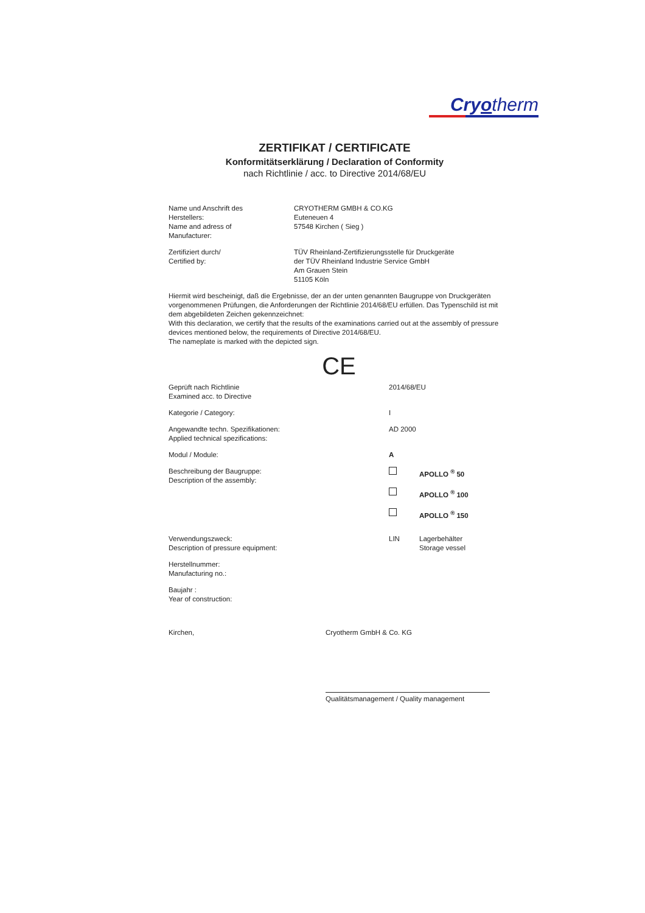Cryotherm
ZERTIFIKAT / CERTIFICATE
Konformitätserklärung / Declaration of Conformity
nach Richtlinie / acc. to Directive 2014/68/EU
Name und Anschrift des
Herstellers:
Name and adress of
Manufacturer:
CRYOTHERM GMBH & CO.KG
Euteneuen 4
57548 Kirchen ( Sieg )
Zertifiziert durch/
Certified by:
TÜV Rheinland-Zertifizierungsstelle für Druckgeräte
der TÜV Rheinland Industrie Service GmbH
Am Grauen Stein
51105 Köln
Hiermit wird bescheinigt, daß die Ergebnisse, der an der unten genannten Baugruppe von Druckgeräten vorgenommenen Prüfungen, die Anforderungen der Richtlinie 2014/68/EU erfüllen. Das Typenschild ist mit dem abgebildeten Zeichen gekennzeichnet:
With this declaration, we certify that the results of the examinations carried out at the assembly of pressure devices mentioned below, the requirements of Directive 2014/68/EU.
The nameplate is marked with the depicted sign.
CE
Geprüft nach Richtlinie
Examined acc. to Directive
2014/68/EU
Kategorie / Category: I
Angewandte techn. Spezifikationen:
Applied technical spezifications:
AD 2000
Modul / Module: A
Beschreibung der Baugruppe:
Description of the assembly:
APOLLO <sup>®</sup> 50
APOLLO <sup>®</sup> 100
APOLLO <sup>®</sup> 150
Verwendungszweck:
Description of pressure equipment:
LIN Lagerbehälter
Storage vessel
Herstellnummer:
Manufacturing no.:
Baujahr :
Year of construction:
Kirchen, Cryotherm GmbH & Co. KG
Qualitätsmanagement / Quality management